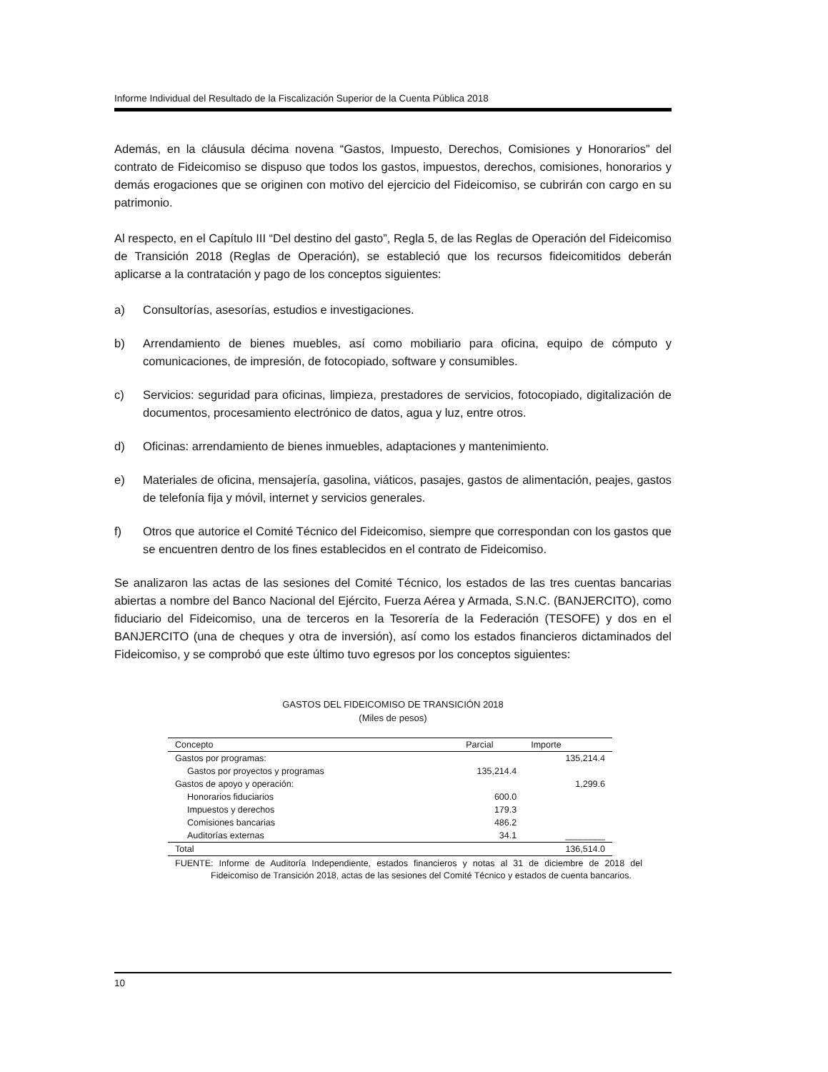Informe Individual del Resultado de la Fiscalización Superior de la Cuenta Pública 2018
Además, en la cláusula décima novena “Gastos, Impuesto, Derechos, Comisiones y Honorarios” del contrato de Fideicomiso se dispuso que todos los gastos, impuestos, derechos, comisiones, honorarios y demás erogaciones que se originen con motivo del ejercicio del Fideicomiso, se cubrirán con cargo en su patrimonio.
Al respecto, en el Capítulo III “Del destino del gasto”, Regla 5, de las Reglas de Operación del Fideicomiso de Transición 2018 (Reglas de Operación), se estableció que los recursos fideicomitidos deberán aplicarse a la contratación y pago de los conceptos siguientes:
a) Consultorías, asesorías, estudios e investigaciones.
b) Arrendamiento de bienes muebles, así como mobiliario para oficina, equipo de cómputo y comunicaciones, de impresión, de fotocopiado, software y consumibles.
c) Servicios: seguridad para oficinas, limpieza, prestadores de servicios, fotocopiado, digitalización de documentos, procesamiento electrónico de datos, agua y luz, entre otros.
d) Oficinas: arrendamiento de bienes inmuebles, adaptaciones y mantenimiento.
e) Materiales de oficina, mensajería, gasolina, viáticos, pasajes, gastos de alimentación, peajes, gastos de telefonía fija y móvil, internet y servicios generales.
f) Otros que autorice el Comité Técnico del Fideicomiso, siempre que correspondan con los gastos que se encuentren dentro de los fines establecidos en el contrato de Fideicomiso.
Se analizaron las actas de las sesiones del Comité Técnico, los estados de las tres cuentas bancarias abiertas a nombre del Banco Nacional del Ejército, Fuerza Aérea y Armada, S.N.C. (BANJERCITO), como fiduciario del Fideicomiso, una de terceros en la Tesorería de la Federación (TESOFE) y dos en el BANJERCITO (una de cheques y otra de inversión), así como los estados financieros dictaminados del Fideicomiso, y se comprobó que este último tuvo egresos por los conceptos siguientes:
GASTOS DEL FIDEICOMISO DE TRANSICIÓN 2018
(Miles de pesos)
| Concepto | Parcial | Importe |
| --- | --- | --- |
| Gastos por programas: | | 135,214.4 |
| Gastos por proyectos y programas | 135,214.4 | |
| Gastos de apoyo y operación: | | 1,299.6 |
| Honorarios fiduciarios | 600.0 | |
| Impuestos y derechos | 179.3 | |
| Comisiones bancarias | 486.2 | |
| Auditorías externas | 34.1 | ________ |
| Total | | 136,514.0 |
FUENTE: Informe de Auditoría Independiente, estados financieros y notas al 31 de diciembre de 2018 del Fideicomiso de Transición 2018, actas de las sesiones del Comité Técnico y estados de cuenta bancarios.
10